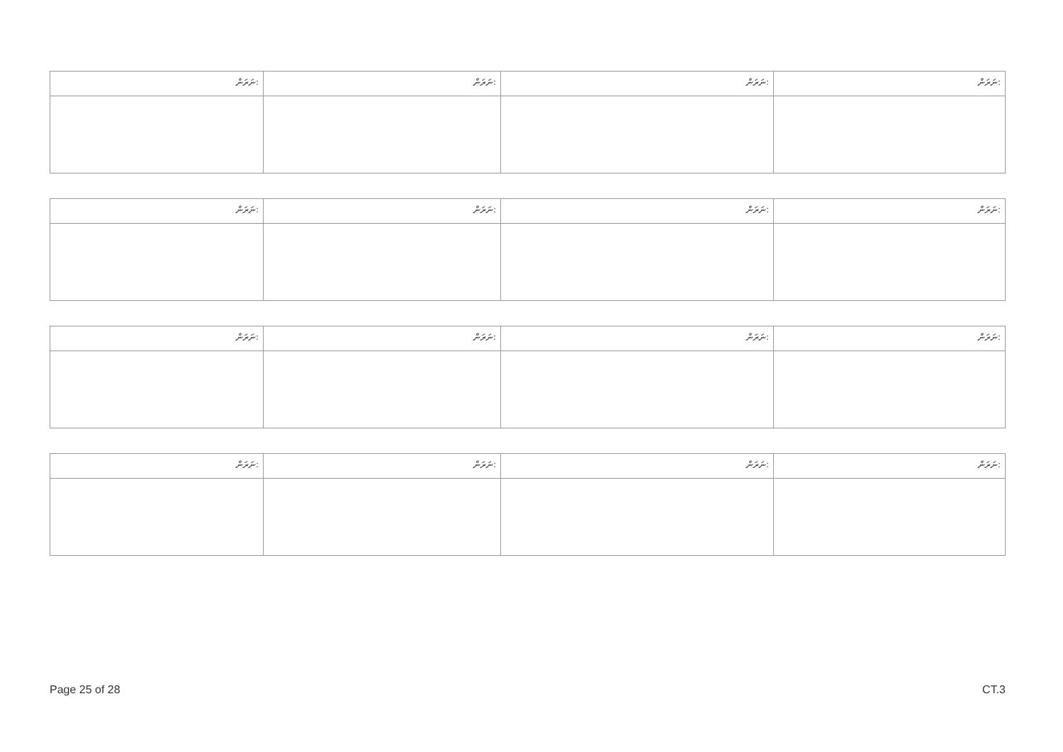| ނަރަން: | ނަރަން: | ނަރަން: | ނަރަން: |
| --- | --- | --- | --- |
| ނަރަން: | ނަރަން: | ނަރަން: | ނަރަން: |
| --- | --- | --- | --- |
| ނަރަން: | ނަރަން: | ނަރަން: | ނަރަން: |
| --- | --- | --- | --- |
| ނަރަން: | ނަރަން: | ނަރަން: | ނަރަން: |
| --- | --- | --- | --- |
Page 25 of 28 CT.3